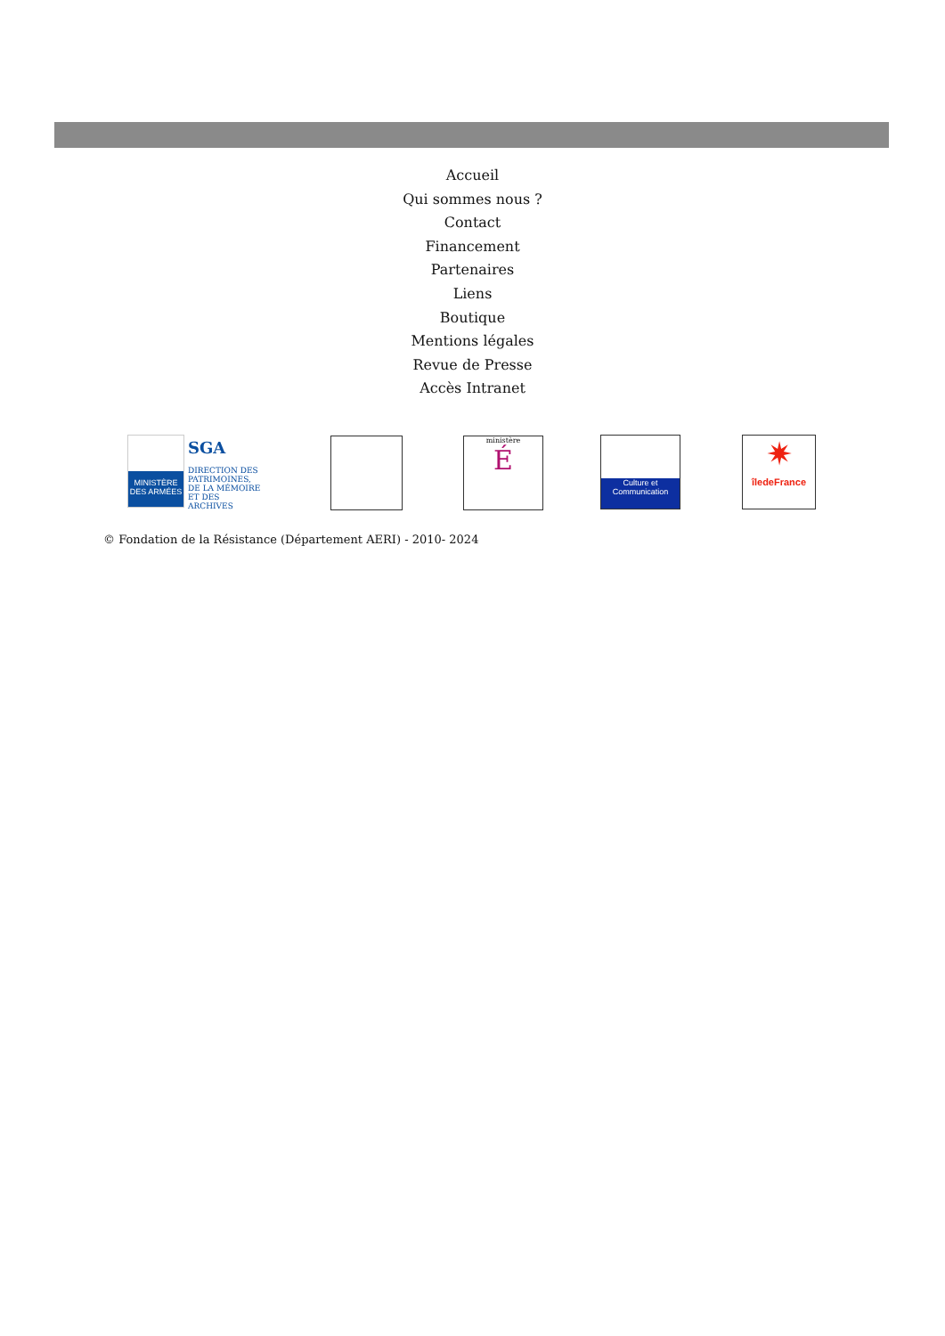Accueil
Qui sommes nous ?
Contact
Financement
Partenaires
Liens
Boutique
Mentions légales
Revue de Presse
Accès Intranet
MINISTÈRE DES ARMÉES
SGA
DIRECTION DES PATRIMOINES, DE LA MÉMOIRE ET DES ARCHIVES
ministère
É
Culture et Communication
✷
îledeFrance
© Fondation de la Résistance (Département AERI) - 2010- 2024